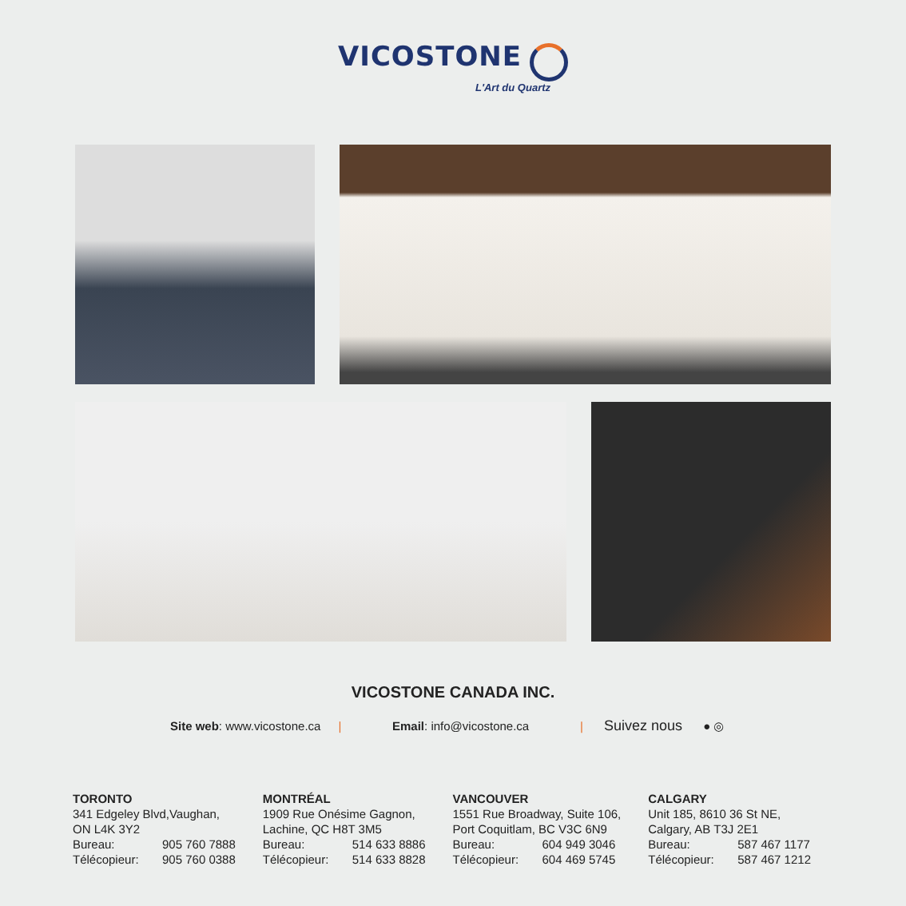VICOSTONE
L'Art du Quartz
VICOSTONE CANADA INC.
Site web: www.vicostone.ca | Email: info@vicostone.ca | Suivez nous ● ◎
TORONTO
341 Edgeley Blvd,Vaughan,
ON L4K 3Y2
Bureau: 905 760 7888
Télécopieur: 905 760 0388
MONTRÉAL
1909 Rue Onésime Gagnon,
Lachine, QC H8T 3M5
Bureau: 514 633 8886
Télécopieur: 514 633 8828
VANCOUVER
1551 Rue Broadway, Suite 106,
Port Coquitlam, BC V3C 6N9
Bureau: 604 949 3046
Télécopieur: 604 469 5745
CALGARY
Unit 185, 8610 36 St NE,
Calgary, AB T3J 2E1
Bureau: 587 467 1177
Télécopieur: 587 467 1212